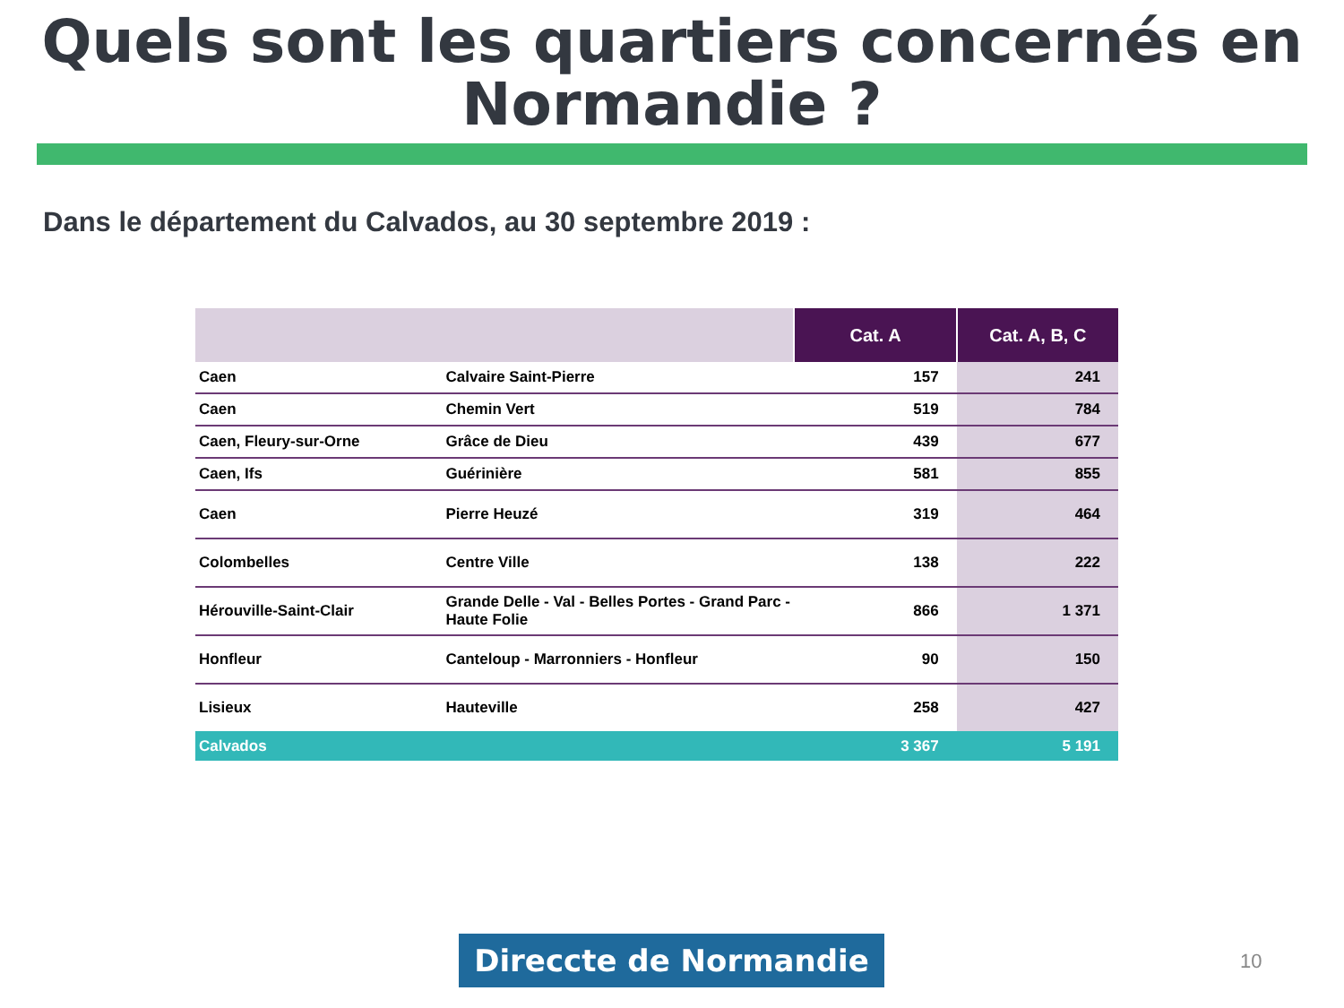Quels sont les quartiers concernés en Normandie ?
Dans le département du Calvados, au 30 septembre 2019 :
| | | Cat. A | Cat. A, B, C |
| --- | --- | --- | --- |
| Caen | Calvaire Saint-Pierre | 157 | 241 |
| Caen | Chemin Vert | 519 | 784 |
| Caen, Fleury-sur-Orne | Grâce de Dieu | 439 | 677 |
| Caen, Ifs | Guérinière | 581 | 855 |
| Caen | Pierre Heuzé | 319 | 464 |
| Colombelles | Centre Ville | 138 | 222 |
| Hérouville-Saint-Clair | Grande Delle - Val - Belles Portes - Grand Parc - Haute Folie | 866 | 1 371 |
| Honfleur | Canteloup - Marronniers - Honfleur | 90 | 150 |
| Lisieux | Hauteville | 258 | 427 |
| Calvados | | 3 367 | 5 191 |
Direccte de Normandie 10